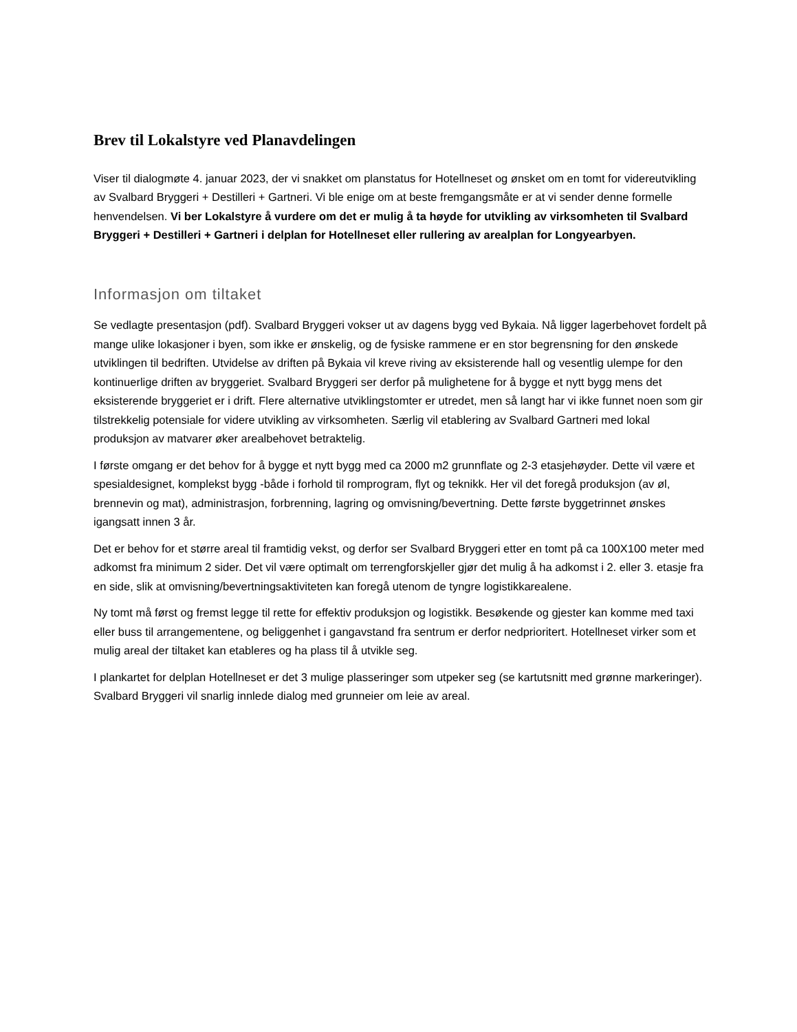Brev til Lokalstyre ved Planavdelingen
Viser til dialogmøte 4. januar 2023, der vi snakket om planstatus for Hotellneset og ønsket om en tomt for videreutvikling av Svalbard Bryggeri + Destilleri + Gartneri. Vi ble enige om at beste fremgangsmåte er at vi sender denne formelle henvendelsen. Vi ber Lokalstyre å vurdere om det er mulig å ta høyde for utvikling av virksomheten til Svalbard Bryggeri + Destilleri + Gartneri i delplan for Hotellneset eller rullering av arealplan for Longyearbyen.
Informasjon om tiltaket
Se vedlagte presentasjon (pdf). Svalbard Bryggeri vokser ut av dagens bygg ved Bykaia. Nå ligger lagerbehovet fordelt på mange ulike lokasjoner i byen, som ikke er ønskelig, og de fysiske rammene er en stor begrensning for den ønskede utviklingen til bedriften. Utvidelse av driften på Bykaia vil kreve riving av eksisterende hall og vesentlig ulempe for den kontinuerlige driften av bryggeriet. Svalbard Bryggeri ser derfor på mulighetene for å bygge et nytt bygg mens det eksisterende bryggeriet er i drift. Flere alternative utviklingstomter er utredet, men så langt har vi ikke funnet noen som gir tilstrekkelig potensiale for videre utvikling av virksomheten. Særlig vil etablering av Svalbard Gartneri med lokal produksjon av matvarer øker arealbehovet betraktelig.
I første omgang er det behov for å bygge et nytt bygg med ca 2000 m2 grunnflate og 2-3 etasjehøyder. Dette vil være et spesialdesignet, komplekst bygg -både i forhold til romprogram, flyt og teknikk. Her vil det foregå produksjon (av øl, brennevin og mat), administrasjon, forbrenning, lagring og omvisning/bevertning. Dette første byggetrinnet ønskes igangsatt innen 3 år.
Det er behov for et større areal til framtidig vekst, og derfor ser Svalbard Bryggeri etter en tomt på ca 100X100 meter med adkomst fra minimum 2 sider. Det vil være optimalt om terrengforskjeller gjør det mulig å ha adkomst i 2. eller 3. etasje fra en side, slik at omvisning/bevertningsaktiviteten kan foregå utenom de tyngre logistikkarealene.
Ny tomt må først og fremst legge til rette for effektiv produksjon og logistikk. Besøkende og gjester kan komme med taxi eller buss til arrangementene, og beliggenhet i gangavstand fra sentrum er derfor nedprioritert. Hotellneset virker som et mulig areal der tiltaket kan etableres og ha plass til å utvikle seg.
I plankartet for delplan Hotellneset er det 3 mulige plasseringer som utpeker seg (se kartutsnitt med grønne markeringer). Svalbard Bryggeri vil snarlig innlede dialog med grunneier om leie av areal.